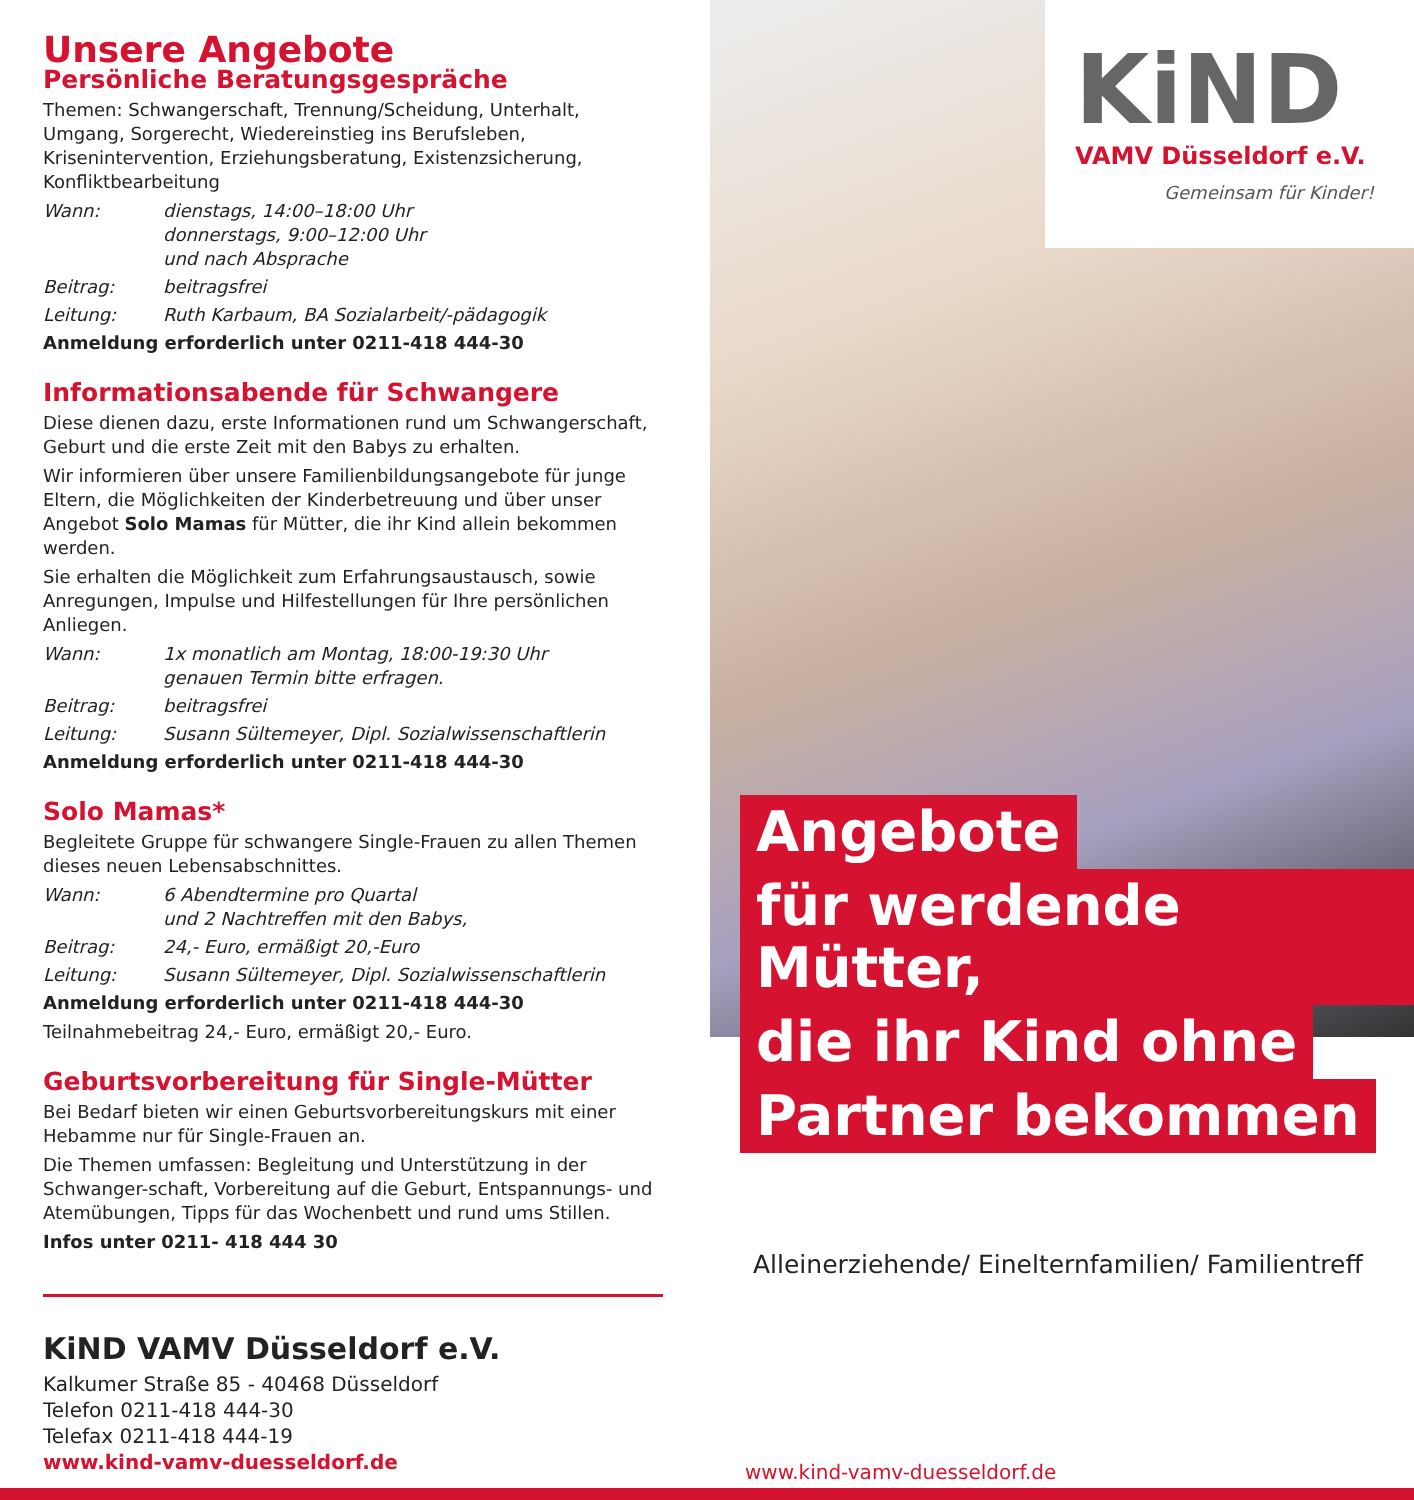Unsere Angebote
Persönliche Beratungsgespräche
Themen: Schwangerschaft, Trennung/Scheidung, Unterhalt, Umgang, Sorgerecht, Wiedereinstieg ins Berufsleben, Krisenintervention, Erziehungsberatung, Existenzsicherung, Konfliktbearbeitung
Wann: dienstags, 14:00–18:00 Uhr
donnerstags, 9:00–12:00 Uhr
und nach Absprache
Beitrag: beitragsfrei
Leitung: Ruth Karbaum, BA Sozialarbeit/-pädagogik
Anmeldung erforderlich unter 0211-418 444-30
Informationsabende für Schwangere
Diese dienen dazu, erste Informationen rund um Schwangerschaft, Geburt und die erste Zeit mit den Babys zu erhalten.
Wir informieren über unsere Familienbildungsangebote für junge Eltern, die Möglichkeiten der Kinderbetreuung und über unser Angebot Solo Mamas für Mütter, die ihr Kind allein bekommen werden.
Sie erhalten die Möglichkeit zum Erfahrungsaustausch, sowie Anregungen, Impulse und Hilfestellungen für Ihre persönlichen Anliegen.
Wann: 1x monatlich am Montag, 18:00-19:30 Uhr
genauen Termin bitte erfragen.
Beitrag: beitragsfrei
Leitung: Susann Sültemeyer, Dipl. Sozialwissenschaftlerin
Anmeldung erforderlich unter 0211-418 444-30
Solo Mamas*
Begleitete Gruppe für schwangere Single-Frauen zu allen Themen dieses neuen Lebensabschnittes.
Wann: 6 Abendtermine pro Quartal
und 2 Nachtreffen mit den Babys,
Beitrag: 24,- Euro, ermäßigt 20,-Euro
Leitung: Susann Sültemeyer, Dipl. Sozialwissenschaftlerin
Anmeldung erforderlich unter 0211-418 444-30
Teilnahmebeitrag 24,- Euro, ermäßigt 20,- Euro.
Geburtsvorbereitung für Single-Mütter
Bei Bedarf bieten wir einen Geburtsvorbereitungskurs mit einer Hebamme nur für Single-Frauen an.
Die Themen umfassen: Begleitung und Unterstützung in der Schwanger-schaft, Vorbereitung auf die Geburt, Entspannungs- und Atemübungen, Tipps für das Wochenbett und rund ums Stillen.
Infos unter 0211- 418 444 30
KiND VAMV Düsseldorf e.V.
Kalkumer Straße 85 - 40468 Düsseldorf
Telefon 0211-418 444-30
Telefax 0211-418 444-19
www.kind-vamv-duesseldorf.de
KiND
VAMV Düsseldorf e.V.
Gemeinsam für Kinder!
Angebote
für werdende Mütter,
die ihr Kind ohne
Partner bekommen
Alleinerziehende/ Einelternfamilien/ Familientreff
www.kind-vamv-duesseldorf.de